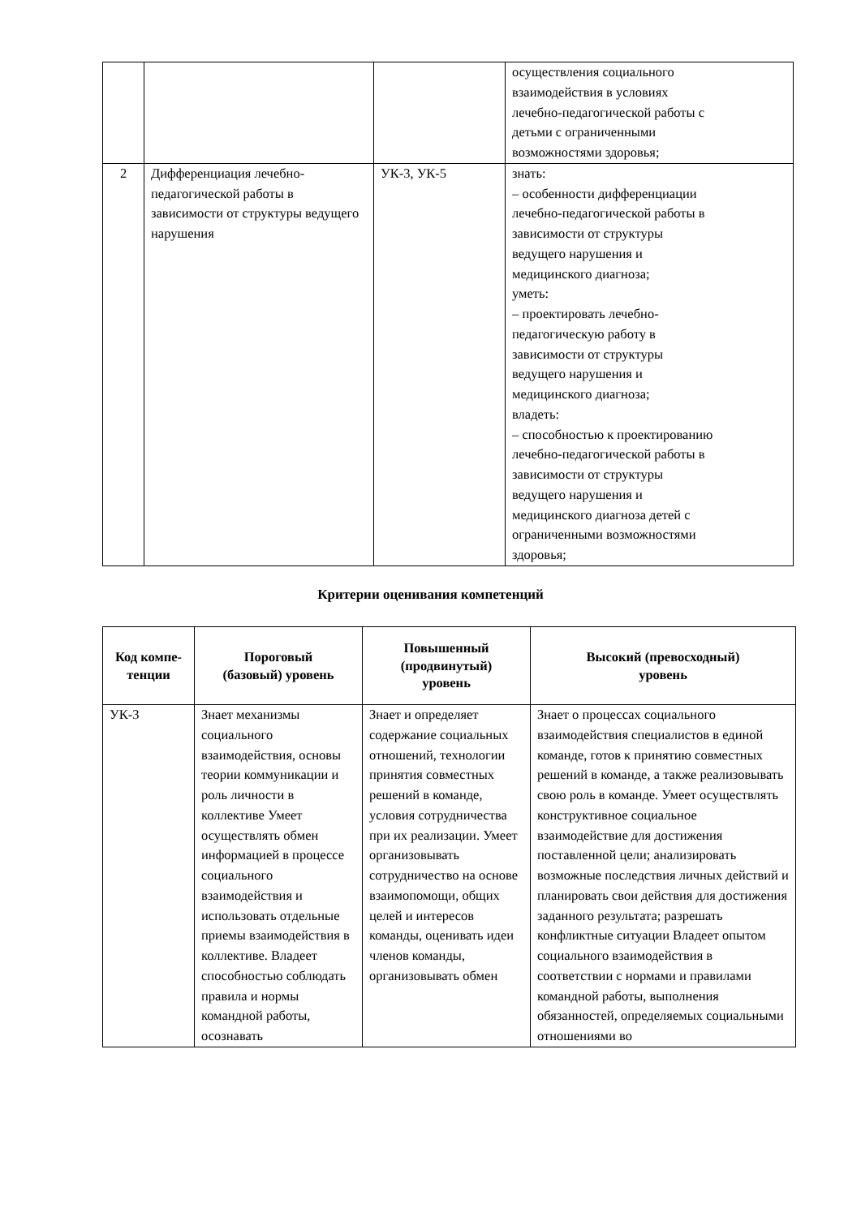| | | | осуществления социального взаимодействия в условиях лечебно-педагогической работы с детьми с ограниченными возможностями здоровья; |
| 2 | Дифференциация лечебно-педагогической работы в зависимости от структуры ведущего нарушения | УК-3, УК-5 | знать: – особенности дифференциации лечебно-педагогической работы в зависимости от структуры ведущего нарушения и медицинского диагноза; уметь: – проектировать лечебно- педагогическую работу в зависимости от структуры ведущего нарушения и медицинского диагноза; владеть: – способностью к проектированию лечебно-педагогической работы в зависимости от структуры ведущего нарушения и медицинского диагноза детей с ограниченными возможностями здоровья; |
Критерии оценивания компетенций
| Код компе- тенции | Пороговый (базовый) уровень | Повышенный (продвинутый) уровень | Высокий (превосходный) уровень |
| --- | --- | --- | --- |
| УК-3 | Знает механизмы социального взаимодействия, основы теории коммуникации и роль личности в коллективе Умеет осуществлять обмен информацией в процессе социального взаимодействия и использовать отдельные приемы взаимодействия в коллективе. Владеет способностью соблюдать правила и нормы командной работы, осознавать | Знает и определяет содержание социальных отношений, технологии принятия совместных решений в команде, условия сотрудничества при их реализации. Умеет организовывать сотрудничество на основе взаимопомощи, общих целей и интересов команды, оценивать идеи членов команды, организовывать обмен | Знает о процессах социального взаимодействия специалистов в единой команде, готов к принятию совместных решений в команде, а также реализовывать свою роль в команде. Умеет осуществлять конструктивное социальное взаимодействие для достижения поставленной цели; анализировать возможные последствия личных действий и планировать свои действия для достижения заданного результата; разрешать конфликтные ситуации Владеет опытом социального взаимодействия в соответствии с нормами и правилами командной работы, выполнения обязанностей, определяемых социальными отношениями во |